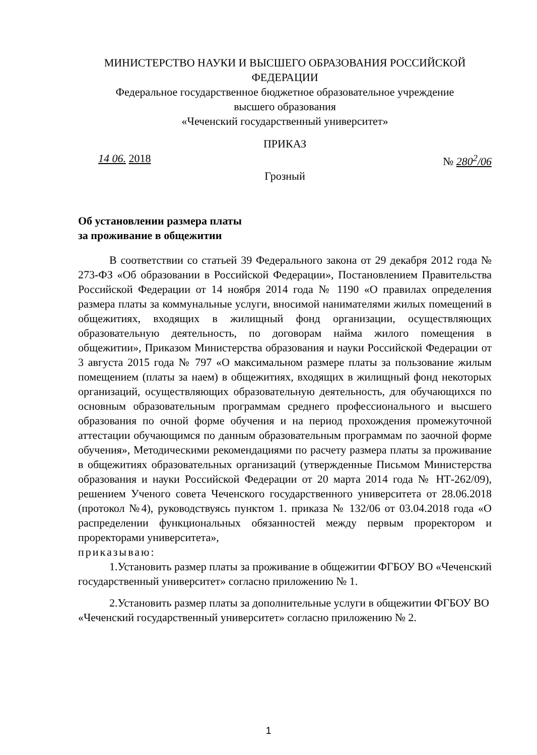МИНИСТЕРСТВО НАУКИ И ВЫСШЕГО ОБРАЗОВАНИЯ РОССИЙСКОЙ ФЕДЕРАЦИИ
Федеральное государственное бюджетное образовательное учреждение
высшего образования
«Чеченский государственный университет»
ПРИКАЗ
14 06. 2018 № 280<sup>2</sup>/06
Грозный
Об установлении размера платы
за проживание в общежитии
В соответствии со статьей 39 Федерального закона от 29 декабря 2012 года № 273-ФЗ «Об образовании в Российской Федерации», Постановлением Правительства Российской Федерации от 14 ноября 2014 года № 1190 «О правилах определения размера платы за коммунальные услуги, вносимой нанимателями жилых помещений в общежитиях, входящих в жилищный фонд организации, осуществляющих образовательную деятельность, по договорам найма жилого помещения в общежитии», Приказом Министерства образования и науки Российской Федерации от 3 августа 2015 года № 797 «О максимальном размере платы за пользование жилым помещением (платы за наем) в общежитиях, входящих в жилищный фонд некоторых организаций, осуществляющих образовательную деятельность, для обучающихся по основным образовательным программам среднего профессионального и высшего образования по очной форме обучения и на период прохождения промежуточной аттестации обучающимся по данным образовательным программам по заочной форме обучения», Методическими рекомендациями по расчету размера платы за проживание в общежитиях образовательных организаций (утвержденные Письмом Министерства образования и науки Российской Федерации от 20 марта 2014 года № НТ-262/09), решением Ученого совета Чеченского государственного университета от 28.06.2018 (протокол №4), руководствуясь пунктом 1. приказа № 132/06 от 03.04.2018 года «О распределении функциональных обязанностей между первым проректором и проректорами университета»,
приказываю:
1.Установить размер платы за проживание в общежитии ФГБОУ ВО «Чеченский государственный университет» согласно приложению № 1.
2.Установить размер платы за дополнительные услуги в общежитии ФГБОУ ВО «Чеченский государственный университет» согласно приложению № 2.
1